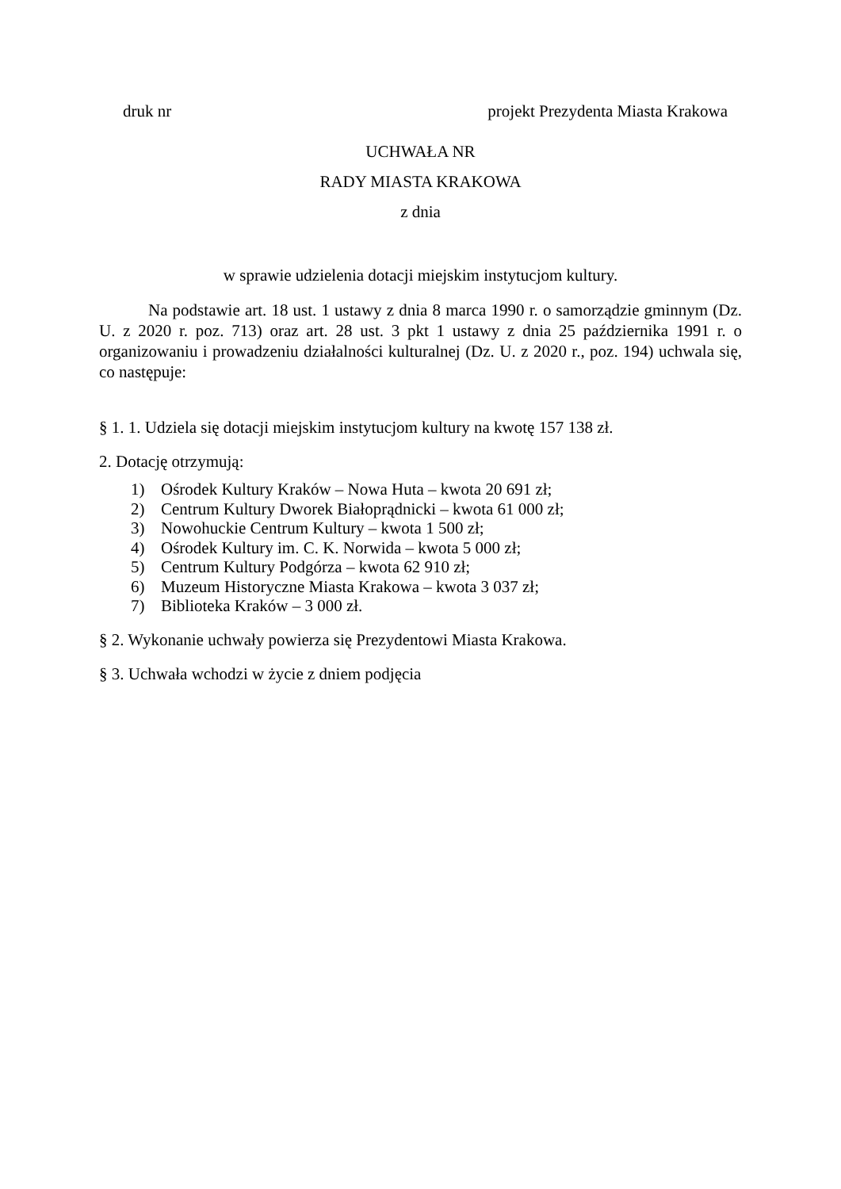druk nr projekt Prezydenta Miasta Krakowa
UCHWAŁA NR
RADY MIASTA KRAKOWA
z dnia
w sprawie udzielenia dotacji miejskim instytucjom kultury.
Na podstawie art. 18 ust. 1 ustawy z dnia 8 marca 1990 r. o samorządzie gminnym (Dz. U. z 2020 r. poz. 713) oraz art. 28 ust. 3 pkt 1 ustawy z dnia 25 października 1991 r. o organizowaniu i prowadzeniu działalności kulturalnej (Dz. U. z 2020 r., poz. 194) uchwala się, co następuje:
§ 1. 1. Udziela się dotacji miejskim instytucjom kultury na kwotę 157 138 zł.
2. Dotację otrzymują:
1) Ośrodek Kultury Kraków – Nowa Huta – kwota 20 691 zł;
2) Centrum Kultury Dworek Białoprądnicki – kwota 61 000 zł;
3) Nowohuckie Centrum Kultury – kwota 1 500 zł;
4) Ośrodek Kultury im. C. K. Norwida – kwota 5 000 zł;
5) Centrum Kultury Podgórza – kwota 62 910 zł;
6) Muzeum Historyczne Miasta Krakowa – kwota 3 037 zł;
7) Biblioteka Kraków – 3 000 zł.
§ 2. Wykonanie uchwały powierza się Prezydentowi Miasta Krakowa.
§ 3. Uchwała wchodzi w życie z dniem podjęcia